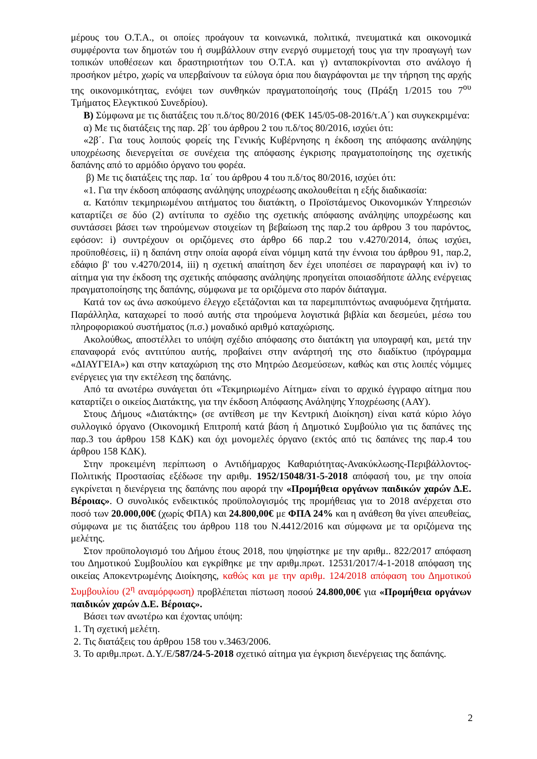μέρους του Ο.Τ.Α., οι οποίες προάγουν τα κοινωνικά, πολιτικά, πνευματικά και οικονομικά συμφέροντα των δημοτών του ή συμβάλλουν στην ενεργό συμμετοχή τους για την προαγωγή των τοπικών υποθέσεων και δραστηριοτήτων του Ο.Τ.Α. και γ) ανταποκρίνονται στο ανάλογο ή προσήκον μέτρο, χωρίς να υπερβαίνουν τα εύλογα όρια που διαγράφονται με την τήρηση της αρχής της οικονομικότητας, ενόψει των συνθηκών πραγματοποίησής τους (Πράξη 1/2015 του 7<sup>ου</sup> Τμήματος Ελεγκτικού Συνεδρίου).
Β) Σύμφωνα με τις διατάξεις του π.δ/τος 80/2016 (ΦΕΚ 145/05-08-2016/τ.Α΄) και συγκεκριμένα:
α) Με τις διατάξεις της παρ. 2β΄ του άρθρου 2 του π.δ/τος 80/2016, ισχύει ότι:
«2β΄. Για τους λοιπούς φορείς της Γενικής Κυβέρνησης η έκδοση της απόφασης ανάληψης υποχρέωσης διενεργείται σε συνέχεια της απόφασης έγκρισης πραγματοποίησης της σχετικής δαπάνης από το αρμόδιο όργανο του φορέα.
β) Με τις διατάξεις της παρ. 1α΄ του άρθρου 4 του π.δ/τος 80/2016, ισχύει ότι:
«1. Για την έκδοση απόφασης ανάληψης υποχρέωσης ακολουθείται η εξής διαδικασία:
α. Κατόπιν τεκμηριωμένου αιτήματος του διατάκτη, ο Προϊστάμενος Οικονομικών Υπηρεσιών καταρτίζει σε δύο (2) αντίτυπα το σχέδιο της σχετικής απόφασης ανάληψης υποχρέωσης και συντάσσει βάσει των τηρούμενων στοιχείων τη βεβαίωση της παρ.2 του άρθρου 3 του παρόντος, εφόσον: i) συντρέχουν οι οριζόμενες στο άρθρο 66 παρ.2 του ν.4270/2014, όπως ισχύει, προϋποθέσεις, ii) η δαπάνη στην οποία αφορά είναι νόμιμη κατά την έννοια του άρθρου 91, παρ.2, εδάφιο β' του ν.4270/2014, iii) η σχετική απαίτηση δεν έχει υποπέσει σε παραγραφή και iv) το αίτημα για την έκδοση της σχετικής απόφασης ανάληψης προηγείται οποιασδήποτε άλλης ενέργειας πραγματοποίησης της δαπάνης, σύμφωνα με τα οριζόμενα στο παρόν διάταγμα.
Κατά τον ως άνω ασκούμενο έλεγχο εξετάζονται και τα παρεμπιπτόντως αναφυόμενα ζητήματα. Παράλληλα, καταχωρεί το ποσό αυτής στα τηρούμενα λογιστικά βιβλία και δεσμεύει, μέσω του πληροφοριακού συστήματος (π.σ.) μοναδικό αριθμό καταχώρισης.
Ακολούθως, αποστέλλει το υπόψη σχέδιο απόφασης στο διατάκτη για υπογραφή και, μετά την επαναφορά ενός αντιτύπου αυτής, προβαίνει στην ανάρτησή της στο διαδίκτυο (πρόγραμμα «ΔΙΑΥΓΕΙΑ») και στην καταχώριση της στο Μητρώο Δεσμεύσεων, καθώς και στις λοιπές νόμιμες ενέργειες για την εκτέλεση της δαπάνης.
Από τα ανωτέρω συνάγεται ότι «Τεκμηριωμένο Αίτημα» είναι το αρχικό έγγραφο αίτημα που καταρτίζει ο οικείος Διατάκτης, για την έκδοση Απόφασης Ανάληψης Υποχρέωσης (ΑΑΥ).
Στους Δήμους «Διατάκτης» (σε αντίθεση με την Κεντρική Διοίκηση) είναι κατά κύριο λόγο συλλογικό όργανο (Οικονομική Επιτροπή κατά βάση ή Δημοτικό Συμβούλιο για τις δαπάνες της παρ.3 του άρθρου 158 ΚΔΚ) και όχι μονομελές όργανο (εκτός από τις δαπάνες της παρ.4 του άρθρου 158 ΚΔΚ).
Στην προκειμένη περίπτωση ο Αντιδήμαρχος Καθαριότητας-Ανακύκλωσης-Περιβάλλοντος-Πολιτικής Προστασίας εξέδωσε την αριθμ. 1952/15048/31-5-2018 απόφασή του, με την οποία εγκρίνεται η διενέργεια της δαπάνης που αφορά την «Προμήθεια οργάνων παιδικών χαρών Δ.Ε. Βέροιας». Ο συνολικός ενδεικτικός προϋπολογισμός της προμήθειας για το 2018 ανέρχεται στο ποσό των 20.000,00€ (χωρίς ΦΠΑ) και 24.800,00€ με ΦΠΑ 24% και η ανάθεση θα γίνει απευθείας, σύμφωνα με τις διατάξεις του άρθρου 118 του Ν.4412/2016 και σύμφωνα με τα οριζόμενα της μελέτης.
Στον προϋπολογισμό του Δήμου έτους 2018, που ψηφίστηκε με την αριθμ.. 822/2017 απόφαση του Δημοτικού Συμβουλίου και εγκρίθηκε με την αριθμ.πρωτ. 12531/2017/4-1-2018 απόφαση της οικείας Αποκεντρωμένης Διοίκησης, καθώς και με την αριθμ. 124/2018 απόφαση του Δημοτικού Συμβουλίου (2<sup>η</sup> αναμόρφωση) προβλέπεται πίστωση ποσού 24.800,00€ για «Προμήθεια οργάνων παιδικών χαρών Δ.Ε. Βέροιας».
Βάσει των ανωτέρω και έχοντας υπόψη:
1. Τη σχετική μελέτη.
2. Τις διατάξεις του άρθρου 158 του ν.3463/2006.
3. Το αριθμ.πρωτ. Δ.Υ./Ε/587/24-5-2018 σχετικό αίτημα για έγκριση διενέργειας της δαπάνης.
2